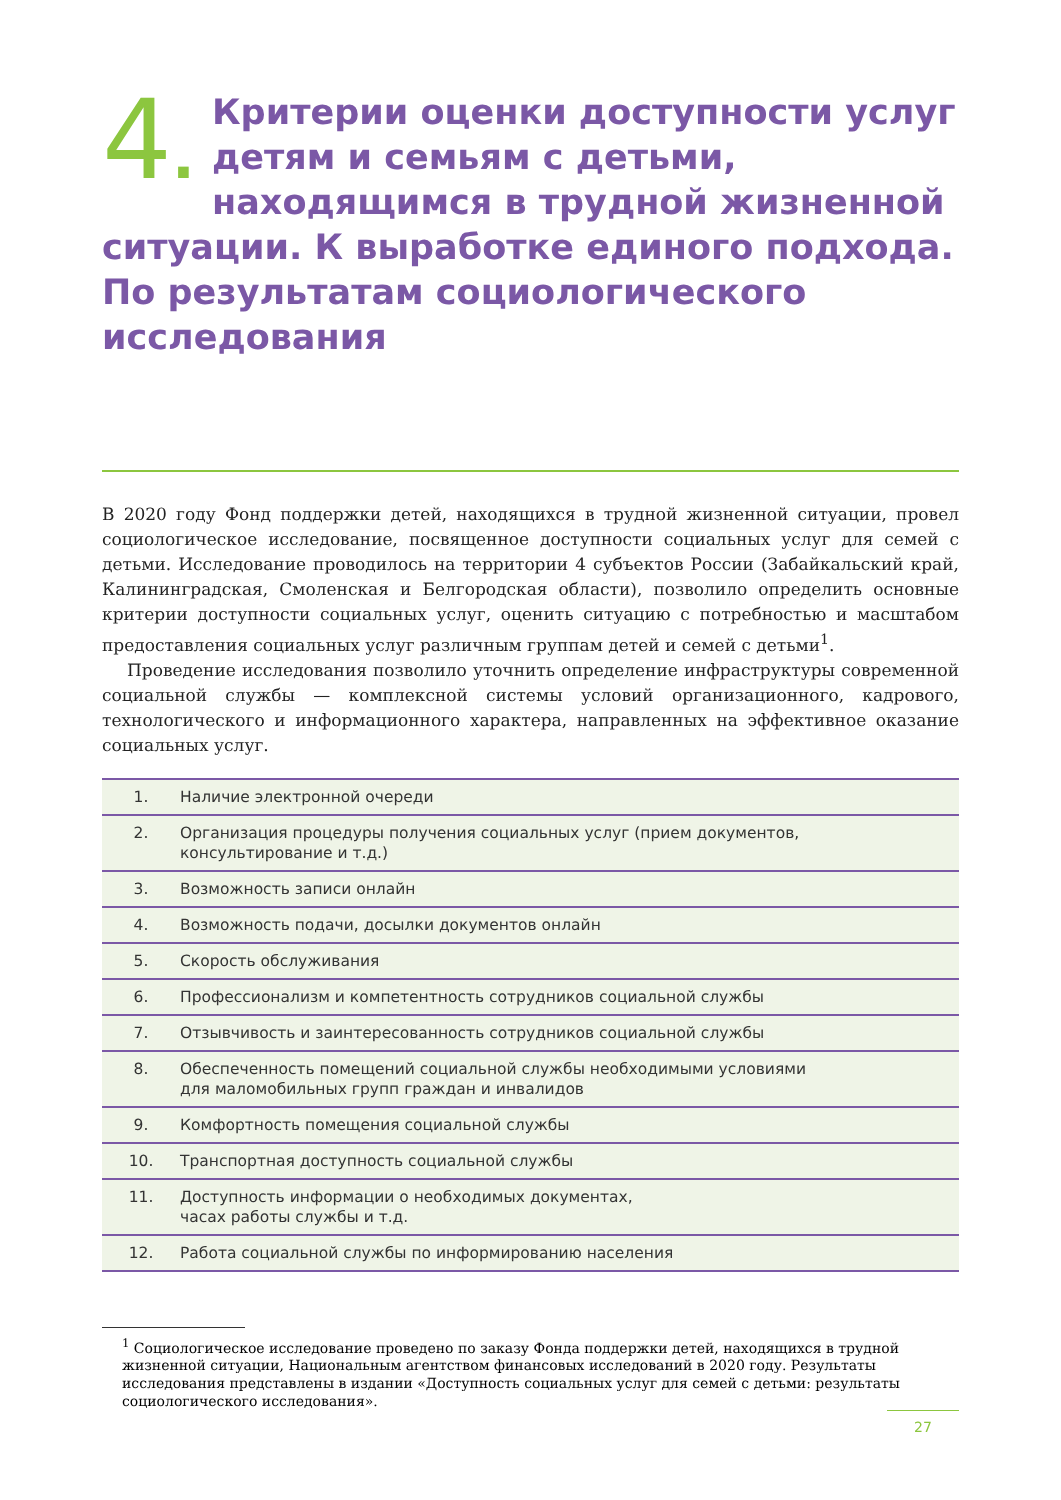4. Критерии оценки доступности услуг детям и семьям с детьми, находящимся в трудной жизненной ситуации. К выработке единого подхода. По результатам социологического исследования
В 2020 году Фонд поддержки детей, находящихся в трудной жизненной ситуации, провел социологическое исследование, посвященное доступности социальных услуг для семей с детьми. Исследование проводилось на территории 4 субъектов России (Забайкальский край, Калининградская, Смоленская и Белгородская области), позволило определить основные критерии доступности социальных услуг, оценить ситуацию с потребностью и масштабом предоставления социальных услуг различным группам детей и семей с детьми<sup>1</sup>.
Проведение исследования позволило уточнить определение инфраструктуры современной социальной службы — комплексной системы условий организационного, кадрового, технологического и информационного характера, направленных на эффективное оказание социальных услуг.
| 1. | Наличие электронной очереди |
| 2. | Организация процедуры получения социальных услуг (прием документов, консультирование и т.д.) |
| 3. | Возможность записи онлайн |
| 4. | Возможность подачи, досылки документов онлайн |
| 5. | Скорость обслуживания |
| 6. | Профессионализм и компетентность сотрудников социальной службы |
| 7. | Отзывчивость и заинтересованность сотрудников социальной службы |
| 8. | Обеспеченность помещений социальной службы необходимыми условиями для маломобильных групп граждан и инвалидов |
| 9. | Комфортность помещения социальной службы |
| 10. | Транспортная доступность социальной службы |
| 11. | Доступность информации о необходимых документах, часах работы службы и т.д. |
| 12. | Работа социальной службы по информированию населения |
<sup>1</sup> Социологическое исследование проведено по заказу Фонда поддержки детей, находящихся в трудной жизненной ситуации, Национальным агентством финансовых исследований в 2020 году. Результаты исследования представлены в издании «Доступность социальных услуг для семей с детьми: результаты социологического исследования».
27